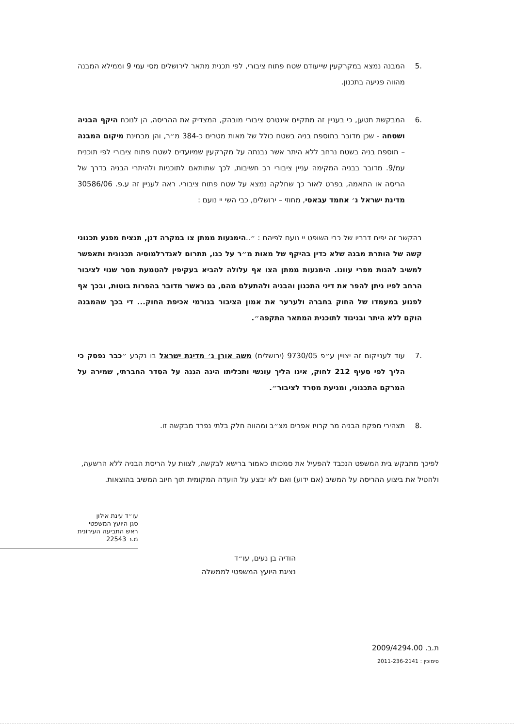.5 המבנה נמצא במקרקעין שייעודם שטח פתוח ציבורי, לפי תכנית מתאר לירושלים מסי עמי 9 וממילא המבנה מהווה פגיעה בתכנון.
.6 המבקשת תטען, כי בעניין זה מתקיים אינטרס ציבורי מובהק, המצדיק את ההריסה, הן לנוכח היקף הבניה ושטחה - שכן מדובר בתוספת בניה בשטח כולל של מאות מטרים כ-384 מ״ר, והן מבחינת מיקום המבנה – תוספת בניה בשטח נרחב ללא היתר אשר נבנתה על מקרקעין שמיועדים לשטח פתוח ציבורי לפי תוכנית עמ/9. מדובר בבניה המקימה עניין ציבורי רב חשיבות, לכך שתותאם לתוכניות ולהיתרי הבניה בדרך של הריסה או התאמה, בפרט לאור כך שחלקה נמצא על שטח פתוח ציבורי. ראה לעניין זה ע.פ. 30586/06 מדינת ישראל נ׳ אחמד עבאסי, מחוזי – ירושלים, כבי השי יי נועם :
בהקשר זה יפים דבריו של כבי השופט יי נועם לפיהם : ״..הימנעות ממתן צו במקרה דנן, תנציח מפגע תכנוני קשה של הותרת מבנה שלא כדין בהיקף של מאות מ״ר על כנו, תתרום לאנדרלמוסיה תכנונית ותאפשר למשיב להנות מפרי עוונו. הימנעות ממתן הצו אף עלולה להביא בעקיפין להטמעת מסר שגוי לציבור הרחב לפיו ניתן להפר את דיני התכנון והבניה ולהתעלם מהם, גם כאשר מדובר בהפרות בוטות, ובכך אף לפגוע במעמדו של החוק בחברה ולערער את אמון הציבור בגורמי אכיפת החוק... די בכך שהמבנה הוקם ללא היתר ובניגוד לתוכנית המתאר התקפה״.
.7 עוד לענייקום זה יצויין ע״פ 9730/05 (ירושלים) משה אורן נ׳ מדינת ישראל בו נקבע ״כבר נפסק כי הליך לפי סעיף 212 לחוק, אינו הליך עונשי ותכליתו הינה הגנה על הסדר החברתי, שמירה על המרקם התכנוני, ומניעת מטרד לציבור״.
.8 תצהירי מפקח הבניה מר קרויז אפרים מצ״ב ומהווה חלק בלתי נפרד מבקשה זו.
לפיכך מתבקש בית המשפט הנכבד להפעיל את סמכותו כאמור ברישא לבקשה, לצוות על הריסת הבניה ללא הרשעה, ולהטיל את ביצוע ההריסה על המשיב (אם ידוע) ואם לא יבצע על הועדה המקומית תוך חיוב המשיב בהוצאות.
עו״ד עינת אילון
סגן היועץ המשפטי
ראש התביעה העירונית
מ.ר 22543
הודיה בן נעים, עו״ד
נציגת היועץ המשפטי לממשלה
ת.ב. 2009/4294.00
סימוכין : 2011-236-2141